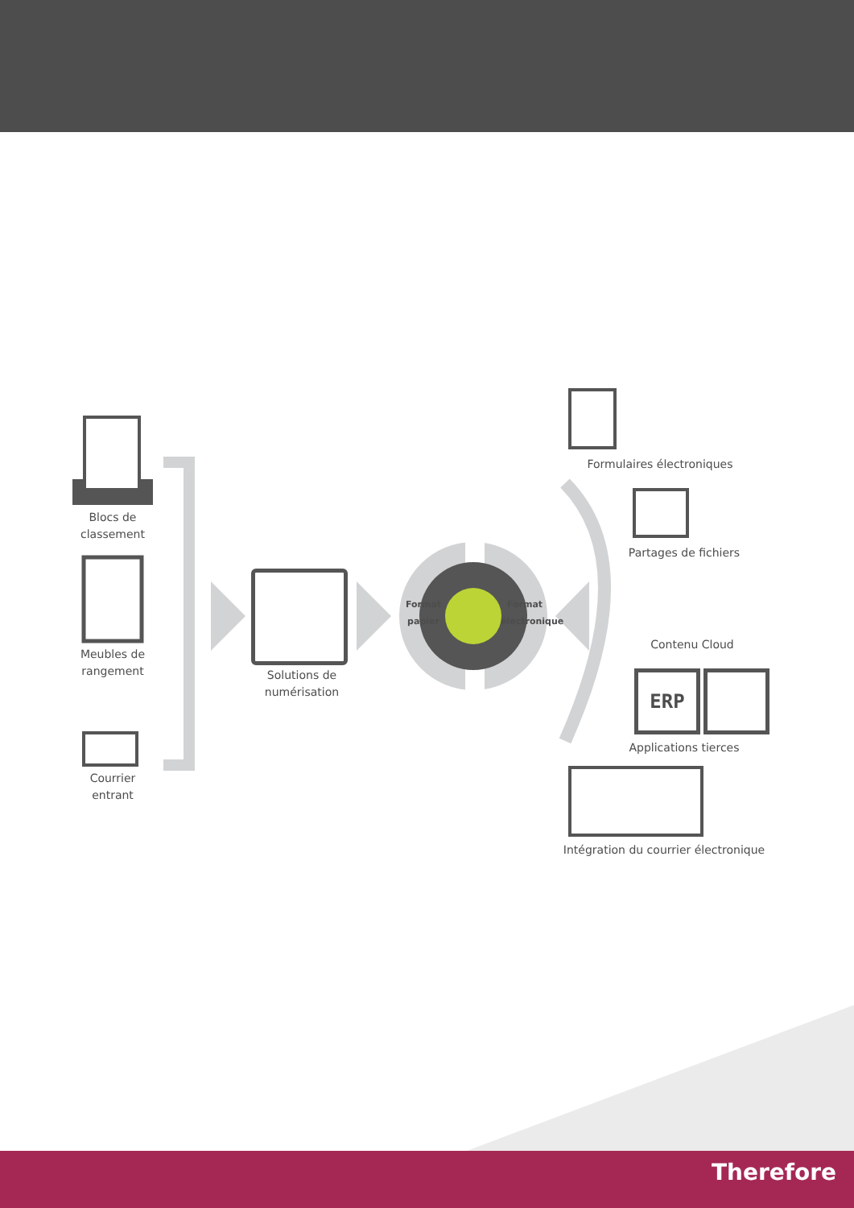ERP
Blocs de
classement
Meubles de
rangement
Courrier
entrant
Solutions de
numérisation
Format papier
Format électronique
Formulaires électroniques
Partages de fichiers
Contenu Cloud
Applications tierces
Intégration du courrier électronique
Therefore